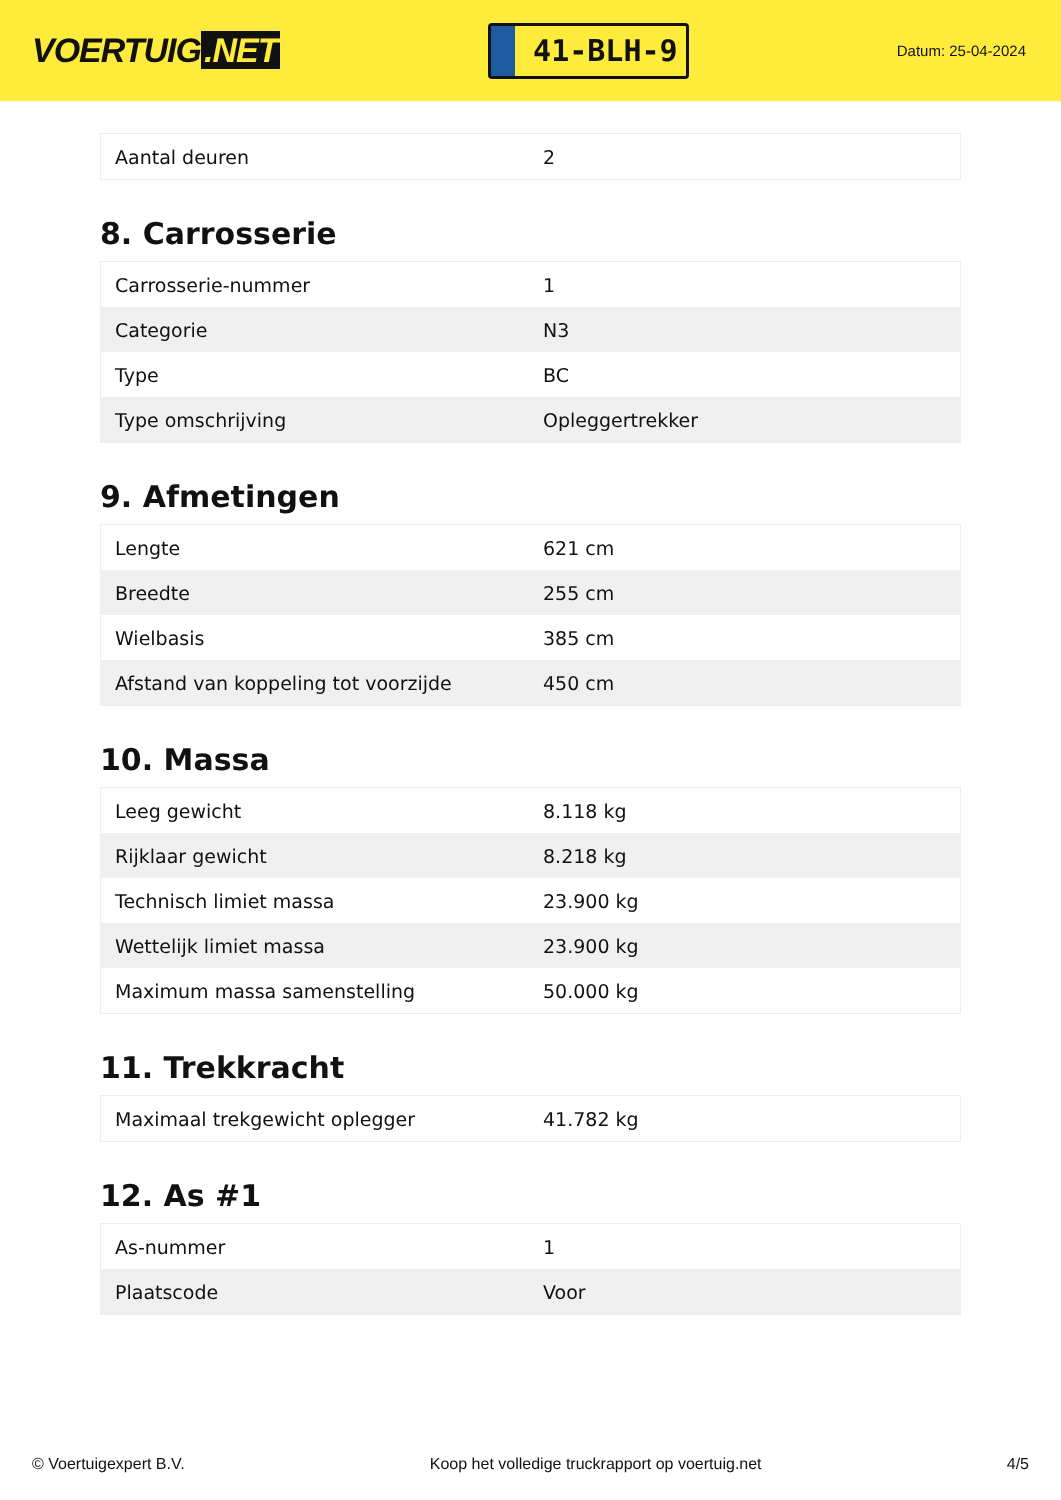VOERTUIG.NET
41-BLH-9
Datum: 25-04-2024
| Aantal deuren | 2 |
8. Carrosserie
| Carrosserie-nummer | 1 |
| Categorie | N3 |
| Type | BC |
| Type omschrijving | Opleggertrekker |
9. Afmetingen
| Lengte | 621 cm |
| Breedte | 255 cm |
| Wielbasis | 385 cm |
| Afstand van koppeling tot voorzijde | 450 cm |
10. Massa
| Leeg gewicht | 8.118 kg |
| Rijklaar gewicht | 8.218 kg |
| Technisch limiet massa | 23.900 kg |
| Wettelijk limiet massa | 23.900 kg |
| Maximum massa samenstelling | 50.000 kg |
11. Trekkracht
| Maximaal trekgewicht oplegger | 41.782 kg |
12. As #1
| As-nummer | 1 |
| Plaatscode | Voor |
© Voertuigexpert B.V. Koop het volledige truckrapport op voertuig.net 4/5